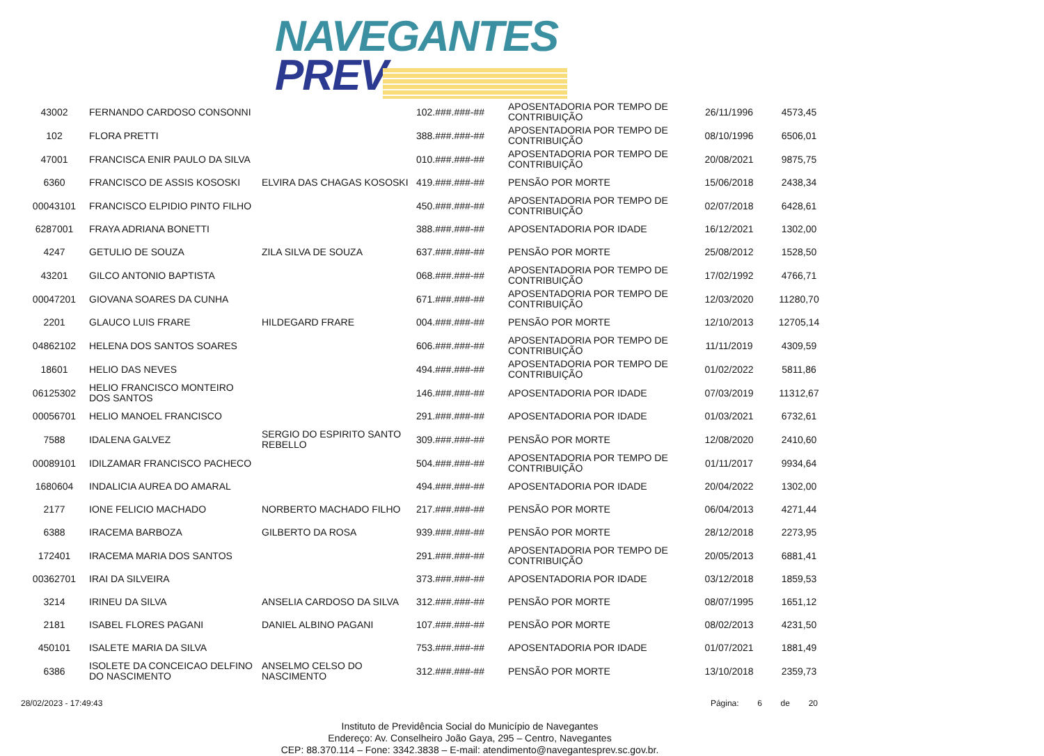NAVEGANTES
PREV
| 43002 | FERNANDO CARDOSO CONSONNI | | 102.###.###-## | APOSENTADORIA POR TEMPO DE CONTRIBUIÇÃO | 26/11/1996 | 4573,45 |
| 102 | FLORA PRETTI | | 388.###.###-## | APOSENTADORIA POR TEMPO DE CONTRIBUIÇÃO | 08/10/1996 | 6506,01 |
| 47001 | FRANCISCA ENIR PAULO DA SILVA | | 010.###.###-## | APOSENTADORIA POR TEMPO DE CONTRIBUIÇÃO | 20/08/2021 | 9875,75 |
| 6360 | FRANCISCO DE ASSIS KOSOSKI | ELVIRA DAS CHAGAS KOSOSKI | 419.###.###-## | PENSÃO POR MORTE | 15/06/2018 | 2438,34 |
| 00043101 | FRANCISCO ELPIDIO PINTO FILHO | | 450.###.###-## | APOSENTADORIA POR TEMPO DE CONTRIBUIÇÃO | 02/07/2018 | 6428,61 |
| 6287001 | FRAYA ADRIANA BONETTI | | 388.###.###-## | APOSENTADORIA POR IDADE | 16/12/2021 | 1302,00 |
| 4247 | GETULIO DE SOUZA | ZILA SILVA DE SOUZA | 637.###.###-## | PENSÃO POR MORTE | 25/08/2012 | 1528,50 |
| 43201 | GILCO ANTONIO BAPTISTA | | 068.###.###-## | APOSENTADORIA POR TEMPO DE CONTRIBUIÇÃO | 17/02/1992 | 4766,71 |
| 00047201 | GIOVANA SOARES DA CUNHA | | 671.###.###-## | APOSENTADORIA POR TEMPO DE CONTRIBUIÇÃO | 12/03/2020 | 11280,70 |
| 2201 | GLAUCO LUIS FRARE | HILDEGARD FRARE | 004.###.###-## | PENSÃO POR MORTE | 12/10/2013 | 12705,14 |
| 04862102 | HELENA DOS SANTOS SOARES | | 606.###.###-## | APOSENTADORIA POR TEMPO DE CONTRIBUIÇÃO | 11/11/2019 | 4309,59 |
| 18601 | HELIO DAS NEVES | | 494.###.###-## | APOSENTADORIA POR TEMPO DE CONTRIBUIÇÃO | 01/02/2022 | 5811,86 |
| 06125302 | HELIO FRANCISCO MONTEIRO DOS SANTOS | | 146.###.###-## | APOSENTADORIA POR IDADE | 07/03/2019 | 11312,67 |
| 00056701 | HELIO MANOEL FRANCISCO | | 291.###.###-## | APOSENTADORIA POR IDADE | 01/03/2021 | 6732,61 |
| 7588 | IDALENA GALVEZ | SERGIO DO ESPIRITO SANTO REBELLO | 309.###.###-## | PENSÃO POR MORTE | 12/08/2020 | 2410,60 |
| 00089101 | IDILZAMAR FRANCISCO PACHECO | | 504.###.###-## | APOSENTADORIA POR TEMPO DE CONTRIBUIÇÃO | 01/11/2017 | 9934,64 |
| 1680604 | INDALICIA AUREA DO AMARAL | | 494.###.###-## | APOSENTADORIA POR IDADE | 20/04/2022 | 1302,00 |
| 2177 | IONE FELICIO MACHADO | NORBERTO MACHADO FILHO | 217.###.###-## | PENSÃO POR MORTE | 06/04/2013 | 4271,44 |
| 6388 | IRACEMA BARBOZA | GILBERTO DA ROSA | 939.###.###-## | PENSÃO POR MORTE | 28/12/2018 | 2273,95 |
| 172401 | IRACEMA MARIA DOS SANTOS | | 291.###.###-## | APOSENTADORIA POR TEMPO DE CONTRIBUIÇÃO | 20/05/2013 | 6881,41 |
| 00362701 | IRAI DA SILVEIRA | | 373.###.###-## | APOSENTADORIA POR IDADE | 03/12/2018 | 1859,53 |
| 3214 | IRINEU DA SILVA | ANSELIA CARDOSO DA SILVA | 312.###.###-## | PENSÃO POR MORTE | 08/07/1995 | 1651,12 |
| 2181 | ISABEL FLORES PAGANI | DANIEL ALBINO PAGANI | 107.###.###-## | PENSÃO POR MORTE | 08/02/2013 | 4231,50 |
| 450101 | ISALETE MARIA DA SILVA | | 753.###.###-## | APOSENTADORIA POR IDADE | 01/07/2021 | 1881,49 |
| 6386 | ISOLETE DA CONCEICAO DELFINO DO NASCIMENTO | ANSELMO CELSO DO NASCIMENTO | 312.###.###-## | PENSÃO POR MORTE | 13/10/2018 | 2359,73 |
28/02/2023 - 17:49:43 Página: 6 de 20
Instituto de Previdência Social do Município de Navegantes
Endereço: Av. Conselheiro João Gaya, 295 – Centro, Navegantes
CEP: 88.370.114 – Fone: 3342.3838 – E-mail: atendimento@navegantesprev.sc.gov.br.